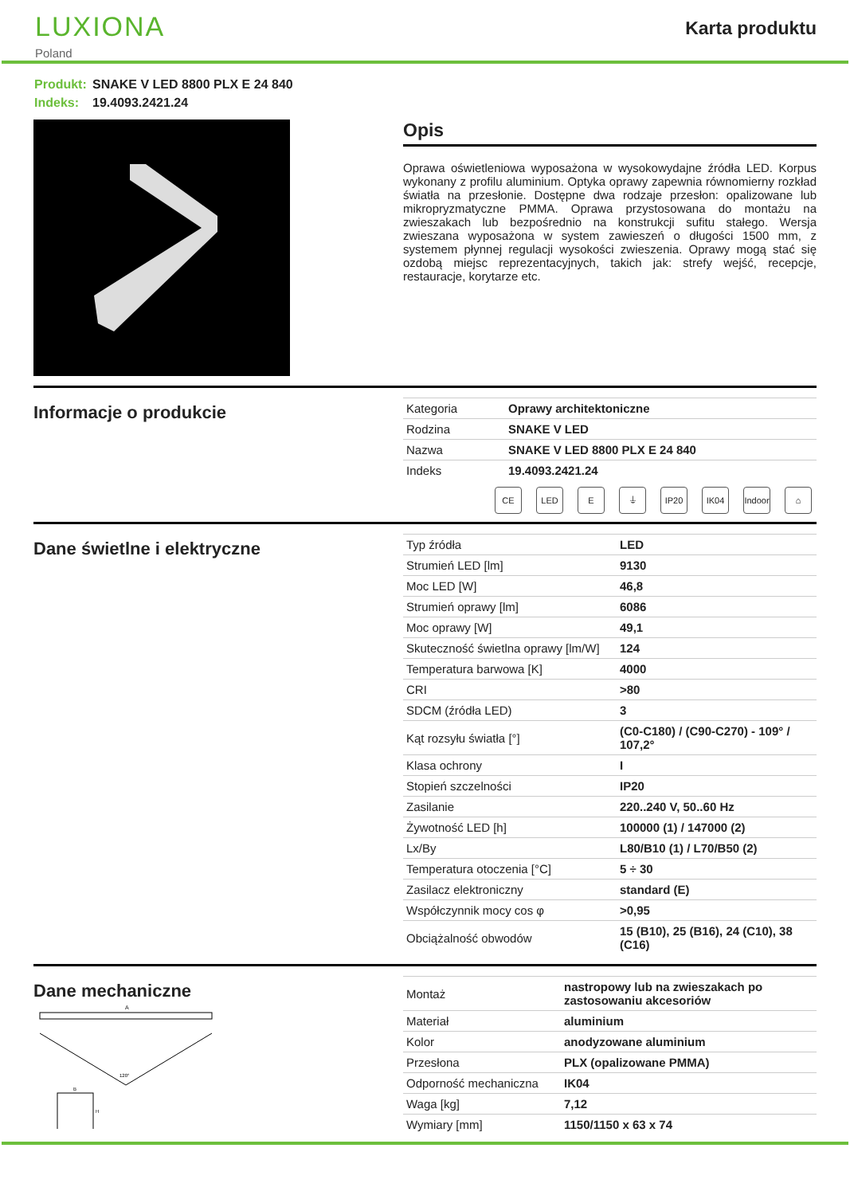LUXIONA
Poland
Karta produktu
Produkt: SNAKE V LED 8800 PLX E 24 840
Indeks: 19.4093.2421.24
Opis
Oprawa oświetleniowa wyposażona w wysokowydajne źródła LED. Korpus wykonany z profilu aluminium. Optyka oprawy zapewnia równomierny rozkład światła na przesłonie. Dostępne dwa rodzaje przesłon: opalizowane lub mikropryzmatyczne PMMA. Oprawa przystosowana do montażu na zwieszakach lub bezpośrednio na konstrukcji sufitu stałego. Wersja zwieszana wyposażona w system zawieszeń o długości 1500 mm, z systemem płynnej regulacji wysokości zwieszenia. Oprawy mogą stać się ozdobą miejsc reprezentacyjnych, takich jak: strefy wejść, recepcje, restauracje, korytarze etc.
Informacje o produkcie
| Kategoria | Oprawy architektoniczne |
| Rodzina | SNAKE V LED |
| Nazwa | SNAKE V LED 8800 PLX E 24 840 |
| Indeks | 19.4093.2421.24 |
CE LED E ⏚ IP20 IK04 Indoor
⌂
Dane świetlne i elektryczne
| Typ źródła | LED |
| Strumień LED [lm] | 9130 |
| Moc LED [W] | 46,8 |
| Strumień oprawy [lm] | 6086 |
| Moc oprawy [W] | 49,1 |
| Skuteczność świetlna oprawy [lm/W] | 124 |
| Temperatura barwowa [K] | 4000 |
| CRI | >80 |
| SDCM (źródła LED) | 3 |
| Kąt rozsyłu światła [°] | (C0-C180) / (C90-C270) - 109° / 107,2° |
| Klasa ochrony | I |
| Stopień szczelności | IP20 |
| Zasilanie | 220..240 V, 50..60 Hz |
| Żywotność LED [h] | 100000 (1) / 147000 (2) |
| Lx/By | L80/B10 (1) / L70/B50 (2) |
| Temperatura otoczenia [°C] | 5 ÷ 30 |
| Zasilacz elektroniczny | standard (E) |
| Współczynnik mocy cos φ | >0,95 |
| Obciążalność obwodów | 15 (B10), 25 (B16), 24 (C10), 38 (C16) |
Dane mechaniczne
A
120°
B
H
| Montaż | nastropowy lub na zwieszakach po zastosowaniu akcesoriów |
| Materiał | aluminium |
| Kolor | anodyzowane aluminium |
| Przesłona | PLX (opalizowane PMMA) |
| Odporność mechaniczna | IK04 |
| Waga [kg] | 7,12 |
| Wymiary [mm] | 1150/1150 x 63 x 74 |